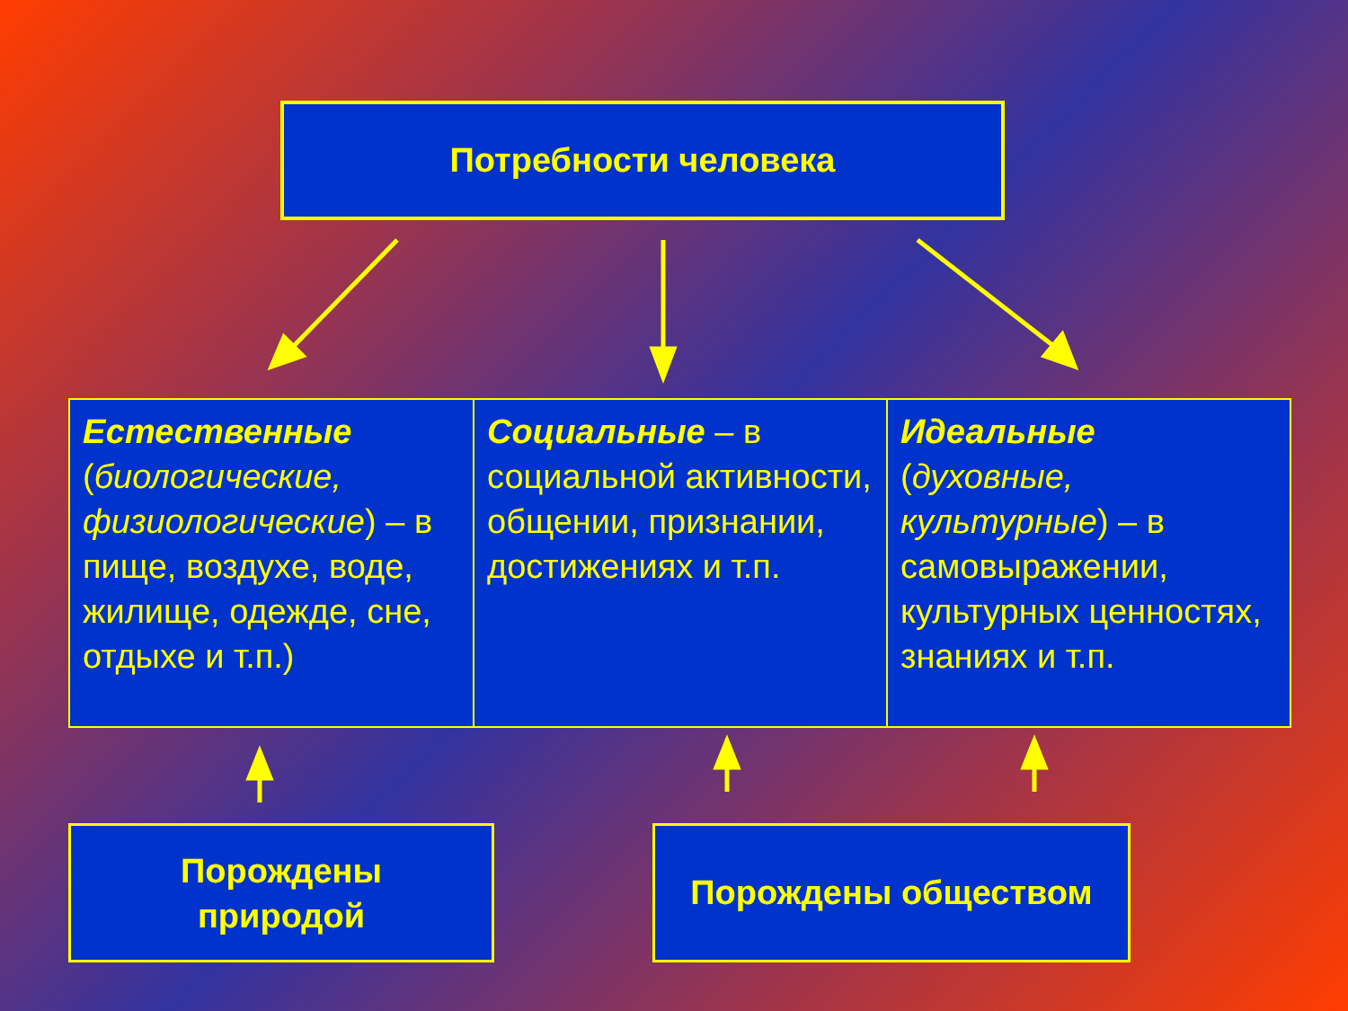Потребности человека
| Естественные ( биологические, физиологические ) – в пище, воздухе, воде, жилище, одежде, сне, отдыхе и т.п.) | Социальные – в социальной активности, общении, признании, достижениях и т.п. | Идеальные ( духовные, культурные ) – в самовыражении, культурных ценностях, знаниях и т.п. |
Порождены
природой
Порождены обществом